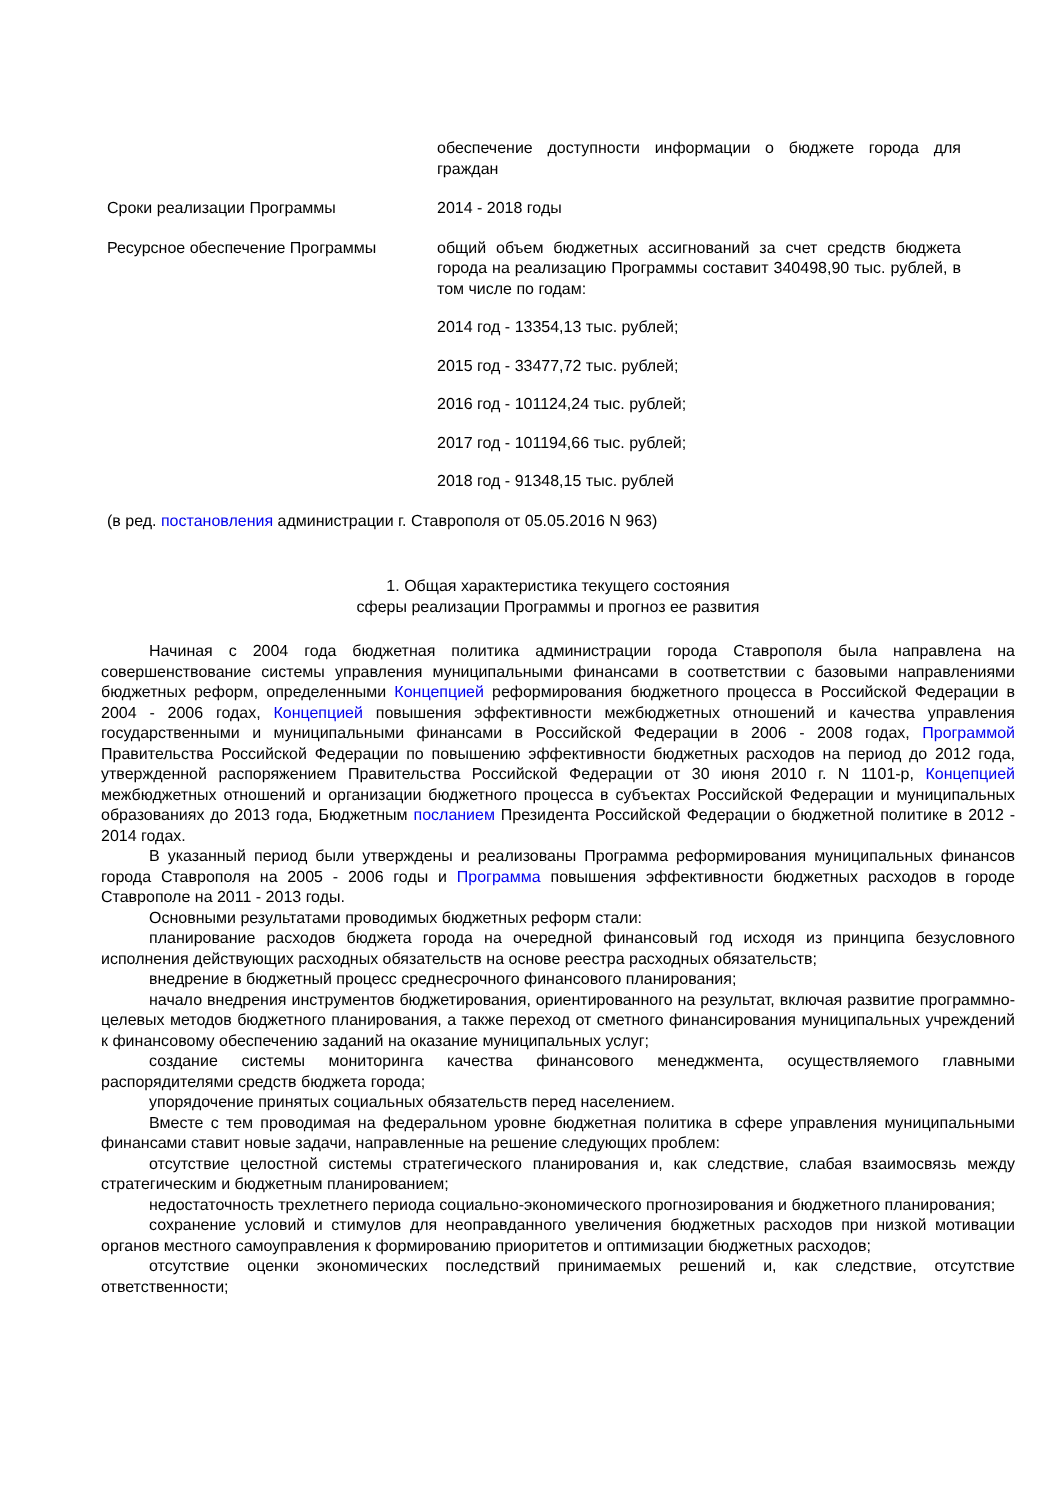| | обеспечение доступности информации о бюджете города для граждан |
| Сроки реализации Программы | 2014 - 2018 годы |
| Ресурсное обеспечение Программы | общий объем бюджетных ассигнований за счет средств бюджета города на реализацию Программы составит 340498,90 тыс. рублей, в том числе по годам: 2014 год - 13354,13 тыс. рублей; 2015 год - 33477,72 тыс. рублей; 2016 год - 101124,24 тыс. рублей; 2017 год - 101194,66 тыс. рублей; 2018 год - 91348,15 тыс. рублей |
| (в ред. постановления администрации г. Ставрополя от 05.05.2016 N 963) | |
1. Общая характеристика текущего состояния
сферы реализации Программы и прогноз ее развития
Начиная с 2004 года бюджетная политика администрации города Ставрополя была направлена на совершенствование системы управления муниципальными финансами в соответствии с базовыми направлениями бюджетных реформ, определенными Концепцией реформирования бюджетного процесса в Российской Федерации в 2004 - 2006 годах, Концепцией повышения эффективности межбюджетных отношений и качества управления государственными и муниципальными финансами в Российской Федерации в 2006 - 2008 годах, Программой Правительства Российской Федерации по повышению эффективности бюджетных расходов на период до 2012 года, утвержденной распоряжением Правительства Российской Федерации от 30 июня 2010 г. N 1101-р, Концепцией межбюджетных отношений и организации бюджетного процесса в субъектах Российской Федерации и муниципальных образованиях до 2013 года, Бюджетным посланием Президента Российской Федерации о бюджетной политике в 2012 - 2014 годах.
В указанный период были утверждены и реализованы Программа реформирования муниципальных финансов города Ставрополя на 2005 - 2006 годы и Программа повышения эффективности бюджетных расходов в городе Ставрополе на 2011 - 2013 годы.
Основными результатами проводимых бюджетных реформ стали:
планирование расходов бюджета города на очередной финансовый год исходя из принципа безусловного исполнения действующих расходных обязательств на основе реестра расходных обязательств;
внедрение в бюджетный процесс среднесрочного финансового планирования;
начало внедрения инструментов бюджетирования, ориентированного на результат, включая развитие программно-целевых методов бюджетного планирования, а также переход от сметного финансирования муниципальных учреждений к финансовому обеспечению заданий на оказание муниципальных услуг;
создание системы мониторинга качества финансового менеджмента, осуществляемого главными распорядителями средств бюджета города;
упорядочение принятых социальных обязательств перед населением.
Вместе с тем проводимая на федеральном уровне бюджетная политика в сфере управления муниципальными финансами ставит новые задачи, направленные на решение следующих проблем:
отсутствие целостной системы стратегического планирования и, как следствие, слабая взаимосвязь между стратегическим и бюджетным планированием;
недостаточность трехлетнего периода социально-экономического прогнозирования и бюджетного планирования;
сохранение условий и стимулов для неоправданного увеличения бюджетных расходов при низкой мотивации органов местного самоуправления к формированию приоритетов и оптимизации бюджетных расходов;
отсутствие оценки экономических последствий принимаемых решений и, как следствие, отсутствие ответственности;